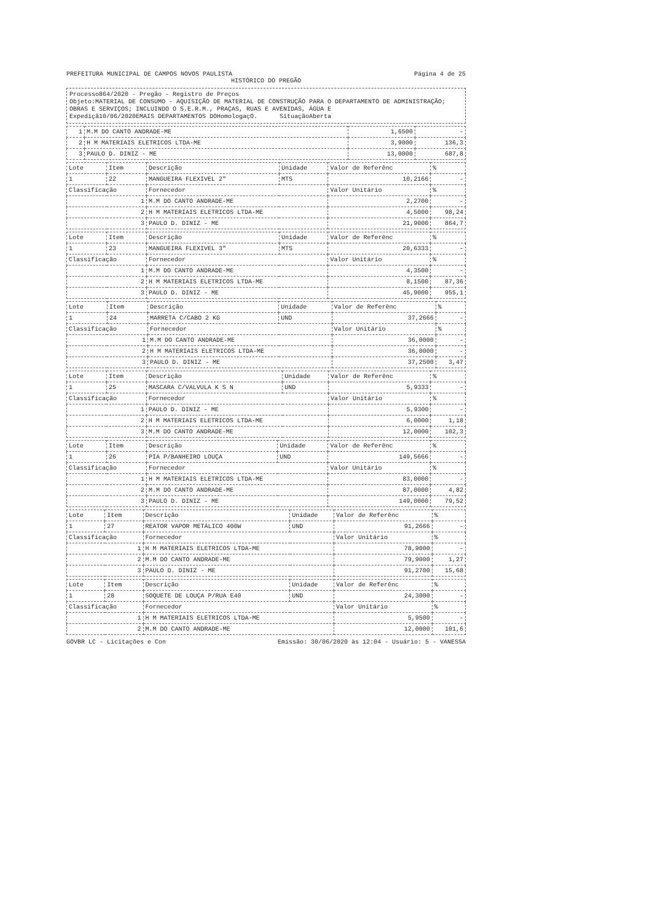PREFEITURA MUNICIPAL DE CAMPOS NOVOS PAULISTA Página 4 de 25
HISTÓRICO DO PREGÃO
Processo864/2020 - Pregão - Registro de Preços
Objeto:MATERIAL DE CONSUMO - AQUISIÇÃO DE MATERIAL DE CONSTRUÇÃO PARA O DEPARTAMENTO DE ADMINISTRAÇÃO; OBRAS E SERVIÇOS; INCLUINDO O S.E.R.M., PRAÇAS, RUAS E AVENIDAS, ÁGUA E
Expediçã10/06/2020EMAIS DEPARTAMENTOS DOHomologaçO. SituaçãoAberta
| 1 | M.M DO CANTO ANDRADE-ME | 1,6500 | - |
| 2 | H M MATERIAIS ELETRICOS LTDA-ME | 3,9000 | 136,3 |
| 3 | PAULO D. DINIZ - ME | 13,0000 | 687,8 |
| Lote | Item | Descrição | Unidade | Valor de Referênc | % |
| --- | --- | --- | --- | --- | --- |
| 1 | 22 | MANGUEIRA FLEXIVEL 2" | MTS | 10,2166 | - |
| Classificação | | Fornecedor | | Valor Unitário | % |
| 1 | | M.M DO CANTO ANDRADE-ME | | 2,2700 | - |
| 2 | | H M MATERIAIS ELETRICOS LTDA-ME | | 4,5000 | 98,24 |
| 3 | | PAULO D. DINIZ - ME | | 21,9000 | 864,7 |
| Lote | Item | Descrição | Unidade | Valor de Referênc | % |
| --- | --- | --- | --- | --- | --- |
| 1 | 23 | MANGUEIRA FLEXIVEL 3" | MTS | 20,6333 | - |
| Classificação | | Fornecedor | | Valor Unitário | % |
| 1 | | M.M DO CANTO ANDRADE-ME | | 4,3500 | - |
| 2 | | H M MATERIAIS ELETRICOS LTDA-ME | | 8,1500 | 87,36 |
| 3 | | PAULO D. DINIZ - ME | | 45,9000 | 955,1 |
| Lote | Item | Descrição | Unidade | Valor de Referênc | % |
| --- | --- | --- | --- | --- | --- |
| 1 | 24 | MARRETA C/CABO 2 KG | UND | 37,2666 | - |
| Classificação | | Fornecedor | | Valor Unitário | % |
| 1 | | M.M DO CANTO ANDRADE-ME | | 36,0000 | - |
| 2 | | H M MATERIAIS ELETRICOS LTDA-ME | | 36,0000 | - |
| 3 | | PAULO D. DINIZ - ME | | 37,2500 | 3,47 |
| Lote | Item | Descrição | Unidade | Valor de Referênc | % |
| --- | --- | --- | --- | --- | --- |
| 1 | 25 | MASCARA C/VALVULA K S N | UND | 5,9333 | - |
| Classificação | | Fornecedor | | Valor Unitário | % |
| 1 | | PAULO D. DINIZ - ME | | 5,9300 | - |
| 2 | | H M MATERIAIS ELETRICOS LTDA-ME | | 6,0000 | 1,18 |
| 3 | | M.M DO CANTO ANDRADE-ME | | 12,0000 | 102,3 |
| Lote | Item | Descrição | Unidade | Valor de Referênc | % |
| --- | --- | --- | --- | --- | --- |
| 1 | 26 | PIA P/BANHEIRO LOUÇA | UND | 149,5666 | - |
| Classificação | | Fornecedor | | Valor Unitário | % |
| 1 | | H M MATERIAIS ELETRICOS LTDA-ME | | 83,0000 | - |
| 2 | | M.M DO CANTO ANDRADE-ME | | 87,0000 | 4,82 |
| 3 | | PAULO D. DINIZ - ME | | 149,0000 | 79,52 |
| Lote | Item | Descrição | Unidade | Valor de Referênc | % |
| --- | --- | --- | --- | --- | --- |
| 1 | 27 | REATOR VAPOR METÁLICO 400W | UND | 91,2666 | - |
| Classificação | | Fornecedor | | Valor Unitário | % |
| 1 | | H M MATERIAIS ELETRICOS LTDA-ME | | 78,9000 | - |
| 2 | | M.M DO CANTO ANDRADE-ME | | 79,9000 | 1,27 |
| 3 | | PAULO D. DINIZ - ME | | 91,2700 | 15,68 |
| Lote | Item | Descrição | Unidade | Valor de Referênc | % |
| --- | --- | --- | --- | --- | --- |
| 1 | 28 | SOQUETE DE LOUÇA P/RUA E40 | UND | 24,3000 | - |
| Classificação | | Fornecedor | | Valor Unitário | % |
| 1 | | H M MATERIAIS ELETRICOS LTDA-ME | | 5,9500 | - |
| 2 | | M.M DO CANTO ANDRADE-ME | | 12,0000 | 101,6 |
GOVBR LC - Licitações e Con Emissão: 30/06/2020 às 12:04 - Usuário: 5 - VANESSA